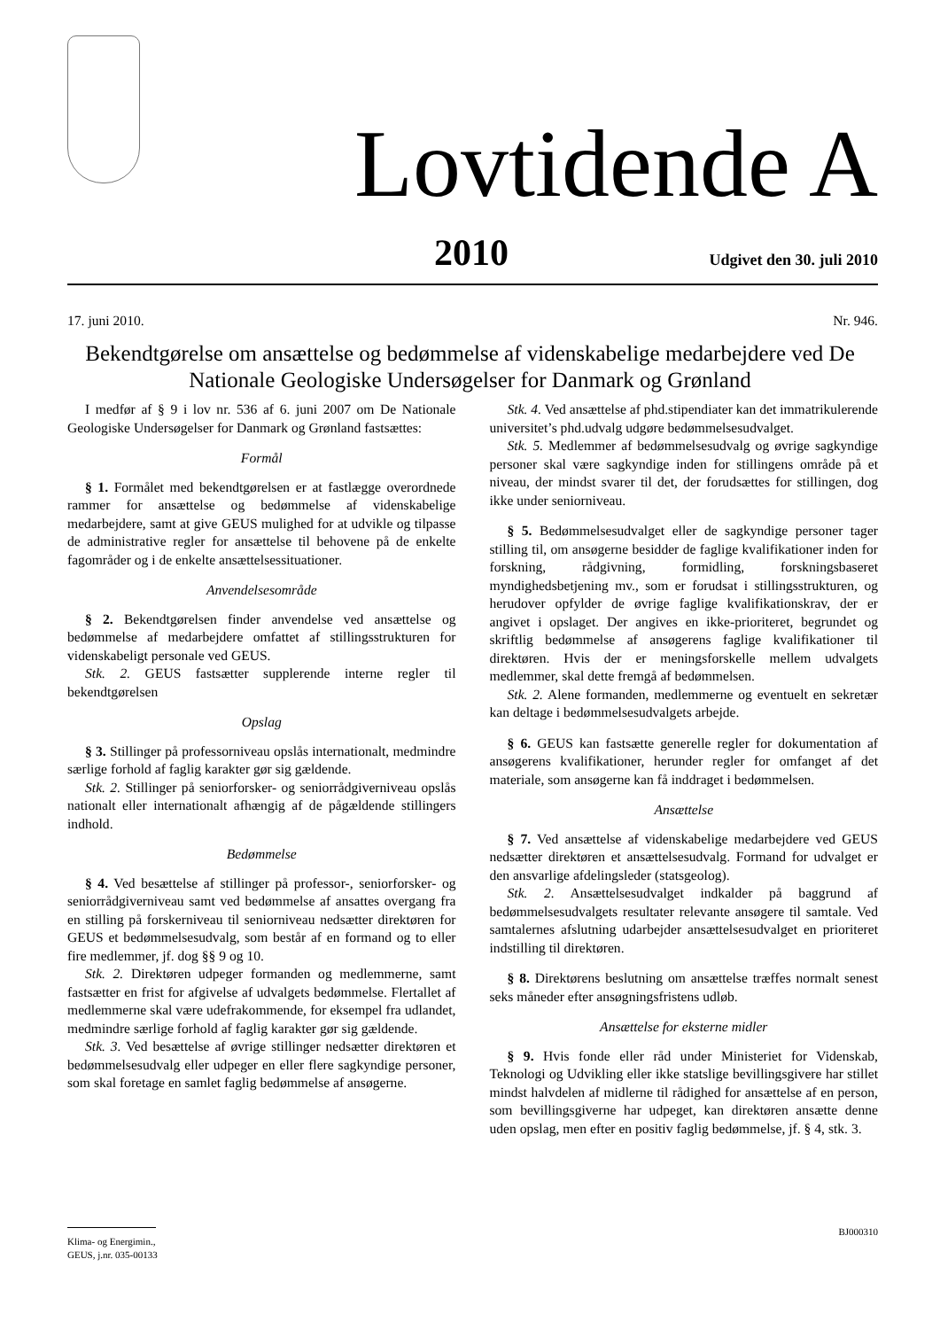Lovtidende A
2010 Udgivet den 30. juli 2010
17. juni 2010. Nr. 946.
Bekendtgørelse om ansættelse og bedømmelse af videnskabelige medarbejdere ved De Nationale Geologiske Undersøgelser for Danmark og Grønland
I medfør af § 9 i lov nr. 536 af 6. juni 2007 om De Nationale Geologiske Undersøgelser for Danmark og Grønland fastsættes:
Formål
§ 1. Formålet med bekendtgørelsen er at fastlægge overordnede rammer for ansættelse og bedømmelse af videnskabelige medarbejdere, samt at give GEUS mulighed for at udvikle og tilpasse de administrative regler for ansættelse til behovene på de enkelte fagområder og i de enkelte ansættelsessituationer.
Anvendelsesområde
§ 2. Bekendtgørelsen finder anvendelse ved ansættelse og bedømmelse af medarbejdere omfattet af stillingsstrukturen for videnskabeligt personale ved GEUS.
Stk. 2. GEUS fastsætter supplerende interne regler til bekendtgørelsen
Opslag
§ 3. Stillinger på professorniveau opslås internationalt, medmindre særlige forhold af faglig karakter gør sig gældende.
Stk. 2. Stillinger på seniorforsker- og seniorrådgiverniveau opslås nationalt eller internationalt afhængig af de pågældende stillingers indhold.
Bedømmelse
§ 4. Ved besættelse af stillinger på professor-, seniorforsker- og seniorrådgiverniveau samt ved bedømmelse af ansattes overgang fra en stilling på forskerniveau til seniorniveau nedsætter direktøren for GEUS et bedømmelsesudvalg, som består af en formand og to eller fire medlemmer, jf. dog §§ 9 og 10.
Stk. 2. Direktøren udpeger formanden og medlemmerne, samt fastsætter en frist for afgivelse af udvalgets bedømmelse. Flertallet af medlemmerne skal være udefrakommende, for eksempel fra udlandet, medmindre særlige forhold af faglig karakter gør sig gældende.
Stk. 3. Ved besættelse af øvrige stillinger nedsætter direktøren et bedømmelsesudvalg eller udpeger en eller flere sagkyndige personer, som skal foretage en samlet faglig bedømmelse af ansøgerne.
Stk. 4. Ved ansættelse af phd.stipendiater kan det immatrikulerende universitet’s phd.udvalg udgøre bedømmelsesudvalget.
Stk. 5. Medlemmer af bedømmelsesudvalg og øvrige sagkyndige personer skal være sagkyndige inden for stillingens område på et niveau, der mindst svarer til det, der forudsættes for stillingen, dog ikke under seniorniveau.
§ 5. Bedømmelsesudvalget eller de sagkyndige personer tager stilling til, om ansøgerne besidder de faglige kvalifikationer inden for forskning, rådgivning, formidling, forskningsbaseret myndighedsbetjening mv., som er forudsat i stillingsstrukturen, og herudover opfylder de øvrige faglige kvalifikationskrav, der er angivet i opslaget. Der angives en ikke-prioriteret, begrundet og skriftlig bedømmelse af ansøgerens faglige kvalifikationer til direktøren. Hvis der er meningsforskelle mellem udvalgets medlemmer, skal dette fremgå af bedømmelsen.
Stk. 2. Alene formanden, medlemmerne og eventuelt en sekretær kan deltage i bedømmelsesudvalgets arbejde.
§ 6. GEUS kan fastsætte generelle regler for dokumentation af ansøgerens kvalifikationer, herunder regler for omfanget af det materiale, som ansøgerne kan få inddraget i bedømmelsen.
Ansættelse
§ 7. Ved ansættelse af videnskabelige medarbejdere ved GEUS nedsætter direktøren et ansættelsesudvalg. Formand for udvalget er den ansvarlige afdelingsleder (statsgeolog).
Stk. 2. Ansættelsesudvalget indkalder på baggrund af bedømmelsesudvalgets resultater relevante ansøgere til samtale. Ved samtalernes afslutning udarbejder ansættelsesudvalget en prioriteret indstilling til direktøren.
§ 8. Direktørens beslutning om ansættelse træffes normalt senest seks måneder efter ansøgningsfristens udløb.
Ansættelse for eksterne midler
§ 9. Hvis fonde eller råd under Ministeriet for Videnskab, Teknologi og Udvikling eller ikke statslige bevillingsgivere har stillet mindst halvdelen af midlerne til rådighed for ansættelse af en person, som bevillingsgiverne har udpeget, kan direktøren ansætte denne uden opslag, men efter en positiv faglig bedømmelse, jf. § 4, stk. 3.
BJ000310
Klima- og Energimin.,
GEUS, j.nr. 035-00133